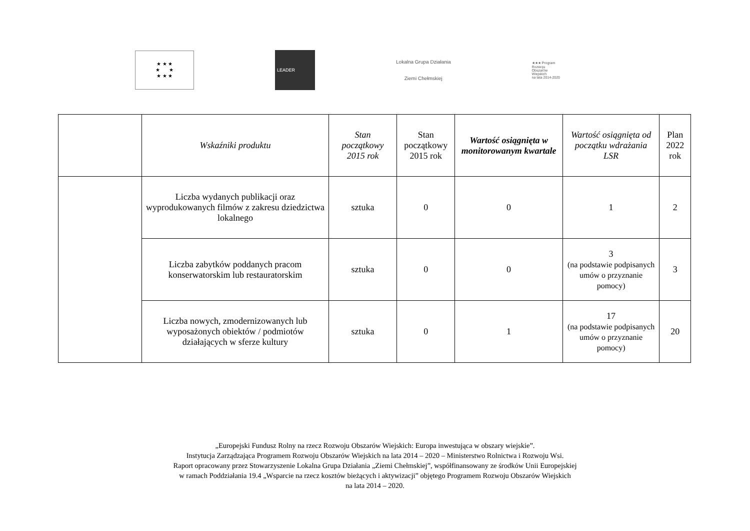★ ★ ★
★ ★
★ ★ ★
LEADER
Lokalna Grupa Działania
Ziemi Chełmskiej
★★★ Program
Rozwoju
Obszarów
Wiejskich
na lata 2014-2020
| | Wskaźniki produktu | Stan początkowy 2015 rok | Stan początkowy 2015 rok | Wartość osiągnięta w monitorowanym kwartale | Wartość osiągnięta od początku wdrażania LSR | Plan 2022 rok |
| --- | --- | --- | --- | --- | --- | --- |
| | Liczba wydanych publikacji oraz wyprodukowanych filmów z zakresu dziedzictwa lokalnego | sztuka | 0 | 0 | 1 | 2 |
| | Liczba zabytków poddanych pracom konserwatorskim lub restauratorskim | sztuka | 0 | 0 | 3 (na podstawie podpisanych umów o przyznanie pomocy) | 3 |
| | Liczba nowych, zmodernizowanych lub wyposażonych obiektów / podmiotów działających w sferze kultury | sztuka | 0 | 1 | 17 (na podstawie podpisanych umów o przyznanie pomocy) | 20 |
„Europejski Fundusz Rolny na rzecz Rozwoju Obszarów Wiejskich: Europa inwestująca w obszary wiejskie”.
Instytucja Zarządzająca Programem Rozwoju Obszarów Wiejskich na lata 2014 – 2020 – Ministerstwo Rolnictwa i Rozwoju Wsi.
Raport opracowany przez Stowarzyszenie Lokalna Grupa Działania „Ziemi Chełmskiej”, współfinansowany ze środków Unii Europejskiej
w ramach Poddziałania 19.4 „Wsparcie na rzecz kosztów bieżących i aktywizacji” objętego Programem Rozwoju Obszarów Wiejskich
na lata 2014 – 2020.